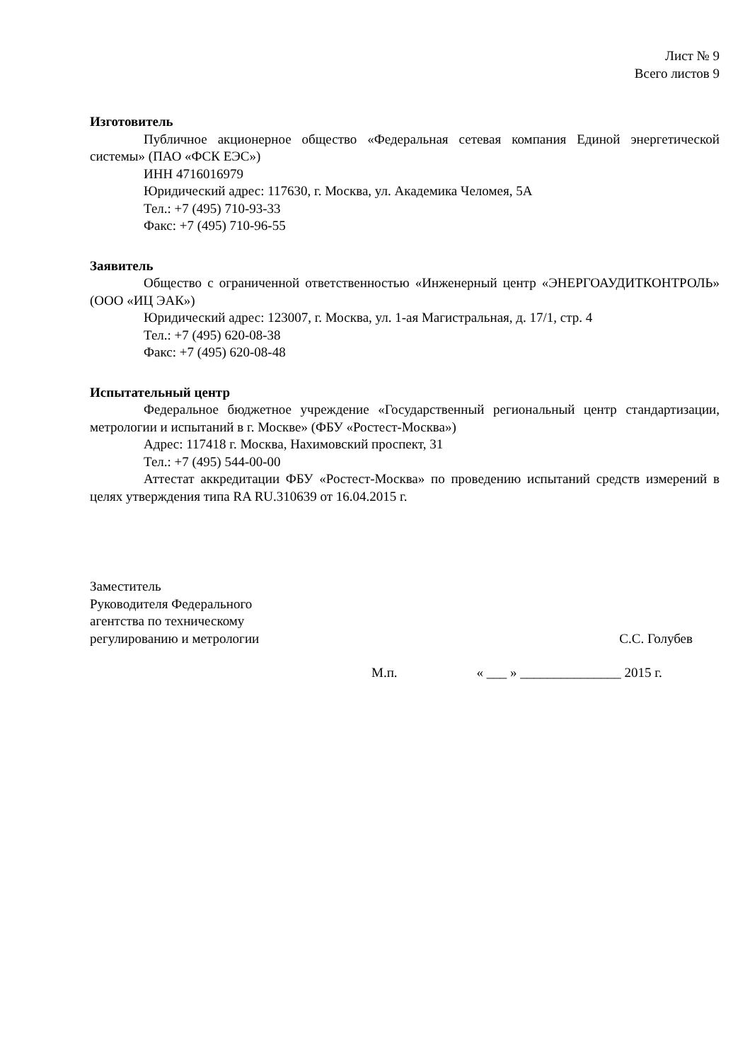Лист № 9
Всего листов 9
Изготовитель
Публичное акционерное общество «Федеральная сетевая компания Единой энергетической системы» (ПАО «ФСК ЕЭС»)
ИНН 4716016979
Юридический адрес: 117630, г. Москва, ул. Академика Челомея, 5А
Тел.: +7 (495) 710-93-33
Факс: +7 (495) 710-96-55
Заявитель
Общество с ограниченной ответственностью «Инженерный центр «ЭНЕРГОАУДИТКОНТРОЛЬ» (ООО «ИЦ ЭАК»)
Юридический адрес: 123007, г. Москва, ул. 1-ая Магистральная, д. 17/1, стр. 4
Тел.: +7 (495) 620-08-38
Факс: +7 (495) 620-08-48
Испытательный центр
Федеральное бюджетное учреждение «Государственный региональный центр стандартизации, метрологии и испытаний в г. Москве» (ФБУ «Ростест-Москва»)
Адрес: 117418 г. Москва, Нахимовский проспект, 31
Тел.: +7 (495) 544-00-00
Аттестат аккредитации ФБУ «Ростест-Москва» по проведению испытаний средств измерений в целях утверждения типа RA RU.310639 от 16.04.2015 г.
Заместитель
Руководителя Федерального
агентства по техническому
регулированию и метрологии
С.С. Голубев
М.п. « ___ » _______________ 2015 г.